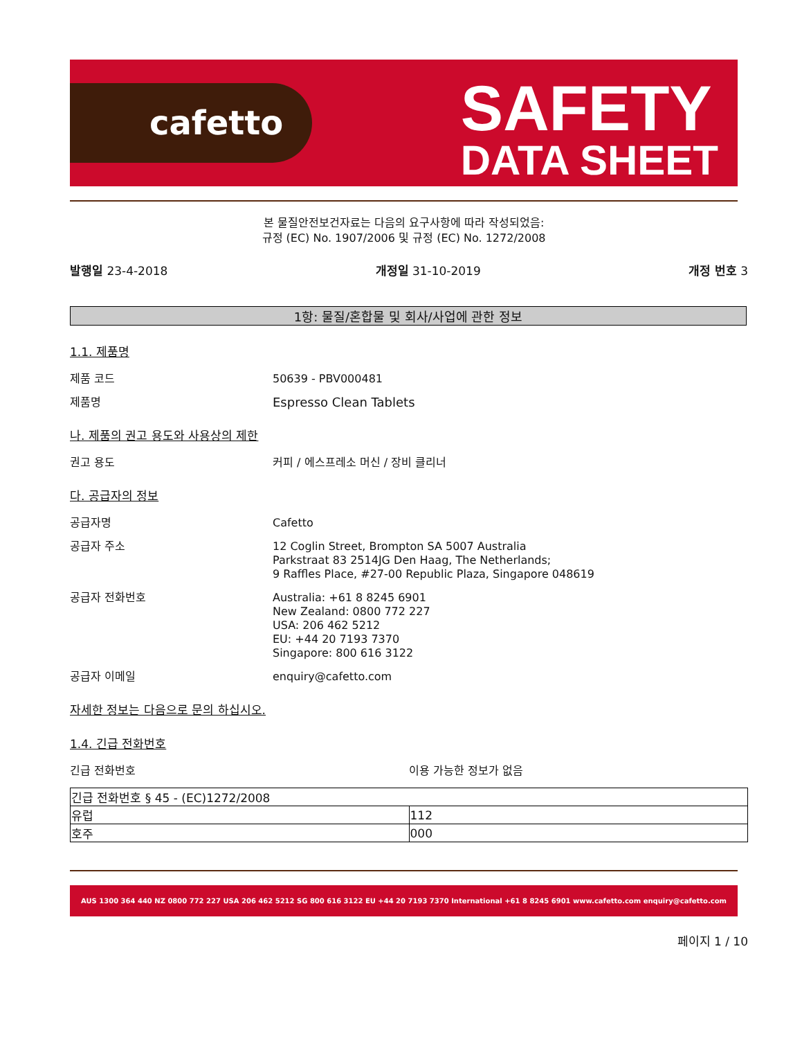cafetto
SAFETY
DATA SHEET
본 물질안전보건자료는 다음의 요구사항에 따라 작성되었음:
규정 (EC) No. 1907/2006 및 규정 (EC) No. 1272/2008
발행일 23-4-2018 개정일 31-10-2019 개정 번호 3
1항: 물질/혼합물 및 회사/사업에 관한 정보
1.1. 제품명
제품 코드 50639 - PBV000481
제품명 Espresso Clean Tablets
나. 제품의 권고 용도와 사용상의 제한
권고 용도 커피 / 에스프레소 머신 / 장비 클리너
다. 공급자의 정보
공급자명 Cafetto
공급자 주소 12 Coglin Street, Brompton SA 5007 Australia
Parkstraat 83 2514JG Den Haag, The Netherlands;
9 Raffles Place, #27-00 Republic Plaza, Singapore 048619
공급자 전화번호 Australia: +61 8 8245 6901
New Zealand: 0800 772 227
USA: 206 462 5212
EU: +44 20 7193 7370
Singapore: 800 616 3122
공급자 이메일 enquiry@cafetto.com
자세한 정보는 다음으로 문의 하십시오.
1.4. 긴급 전화번호
긴급 전화번호 이용 가능한 정보가 없음
| 긴급 전화번호 § 45 - (EC)1272/2008 | |
| 유럽 | 112 |
| 호주 | 000 |
AUS 1300 364 440 NZ 0800 772 227 USA 206 462 5212 SG 800 616 3122 EU +44 20 7193 7370 International +61 8 8245 6901 www.cafetto.com enquiry@cafetto.com
페이지 1 / 10